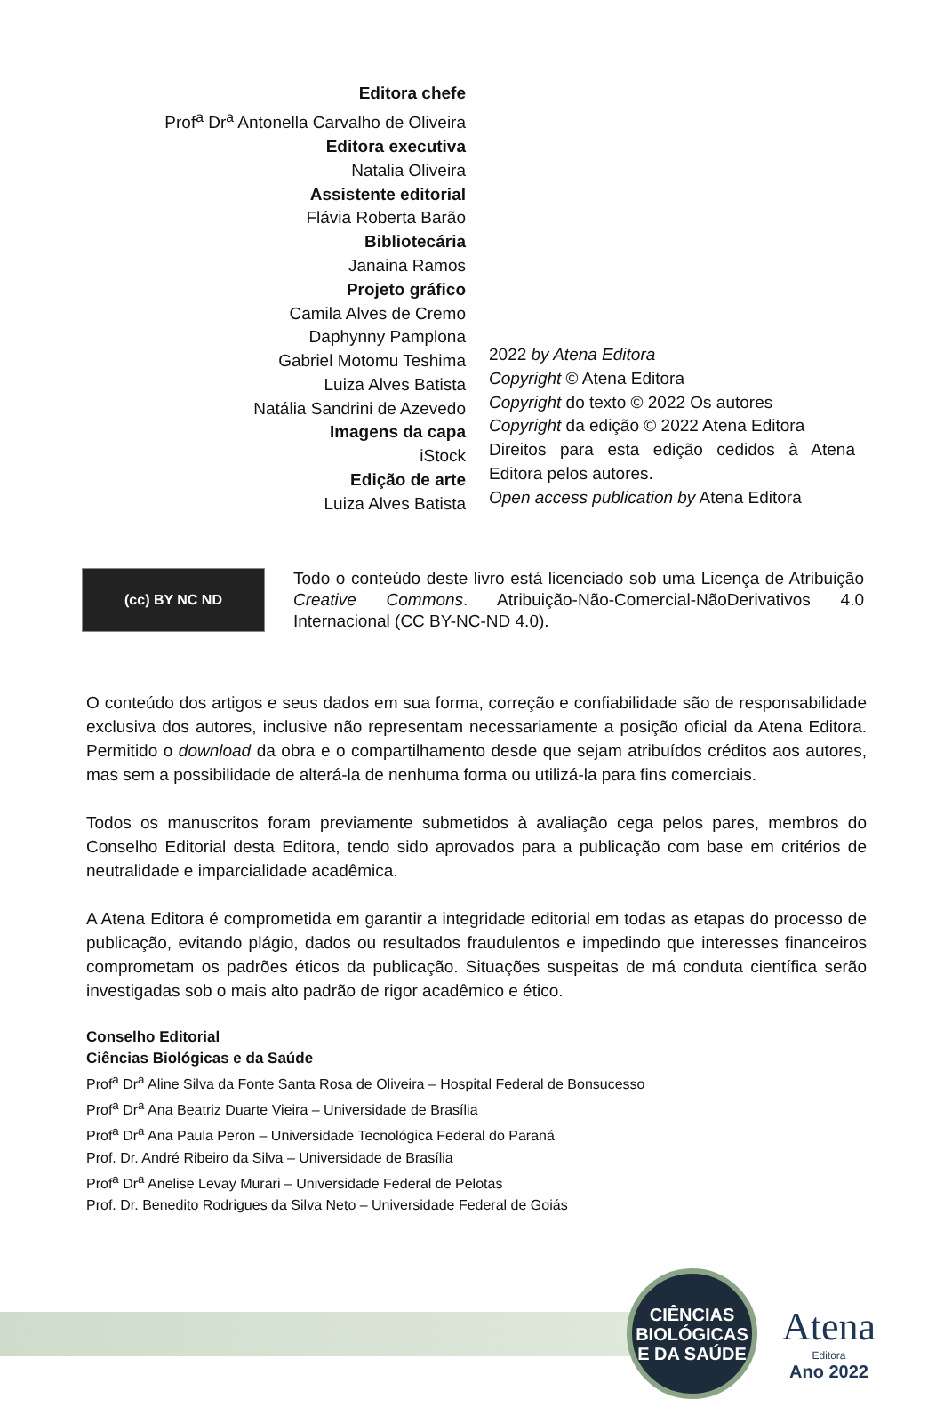Editora chefe
Prof<sup>a</sup> Dr<sup>a</sup> Antonella Carvalho de Oliveira
Editora executiva
Natalia Oliveira
Assistente editorial
Flávia Roberta Barão
Bibliotecária
Janaina Ramos
Projeto gráfico
Camila Alves de Cremo
Daphynny Pamplona
Gabriel Motomu Teshima
Luiza Alves Batista
Natália Sandrini de Azevedo
Imagens da capa
iStock
Edição de arte
Luiza Alves Batista
2022 by Atena Editora
Copyright © Atena Editora
Copyright do texto © 2022 Os autores
Copyright da edição © 2022 Atena Editora
Direitos para esta edição cedidos à Atena Editora pelos autores.
Open access publication by Atena Editora
(cc) BY NC ND
Todo o conteúdo deste livro está licenciado sob uma Licença de Atribuição Creative Commons. Atribuição-Não-Comercial-NãoDerivativos 4.0 Internacional (CC BY-NC-ND 4.0).
O conteúdo dos artigos e seus dados em sua forma, correção e confiabilidade são de responsabilidade exclusiva dos autores, inclusive não representam necessariamente a posição oficial da Atena Editora. Permitido o download da obra e o compartilhamento desde que sejam atribuídos créditos aos autores, mas sem a possibilidade de alterá-la de nenhuma forma ou utilizá-la para fins comerciais.
Todos os manuscritos foram previamente submetidos à avaliação cega pelos pares, membros do Conselho Editorial desta Editora, tendo sido aprovados para a publicação com base em critérios de neutralidade e imparcialidade acadêmica.
A Atena Editora é comprometida em garantir a integridade editorial em todas as etapas do processo de publicação, evitando plágio, dados ou resultados fraudulentos e impedindo que interesses financeiros comprometam os padrões éticos da publicação. Situações suspeitas de má conduta científica serão investigadas sob o mais alto padrão de rigor acadêmico e ético.
Conselho Editorial
Ciências Biológicas e da Saúde
Prof<sup>a</sup> Dr<sup>a</sup> Aline Silva da Fonte Santa Rosa de Oliveira – Hospital Federal de Bonsucesso
Prof<sup>a</sup> Dr<sup>a</sup> Ana Beatriz Duarte Vieira – Universidade de Brasília
Prof<sup>a</sup> Dr<sup>a</sup> Ana Paula Peron – Universidade Tecnológica Federal do Paraná
Prof. Dr. André Ribeiro da Silva – Universidade de Brasília
Prof<sup>a</sup> Dr<sup>a</sup> Anelise Levay Murari – Universidade Federal de Pelotas
Prof. Dr. Benedito Rodrigues da Silva Neto – Universidade Federal de Goiás
CIÊNCIAS
BIOLÓGICAS
E DA SAÚDE
Atena
Editora
Ano 2022